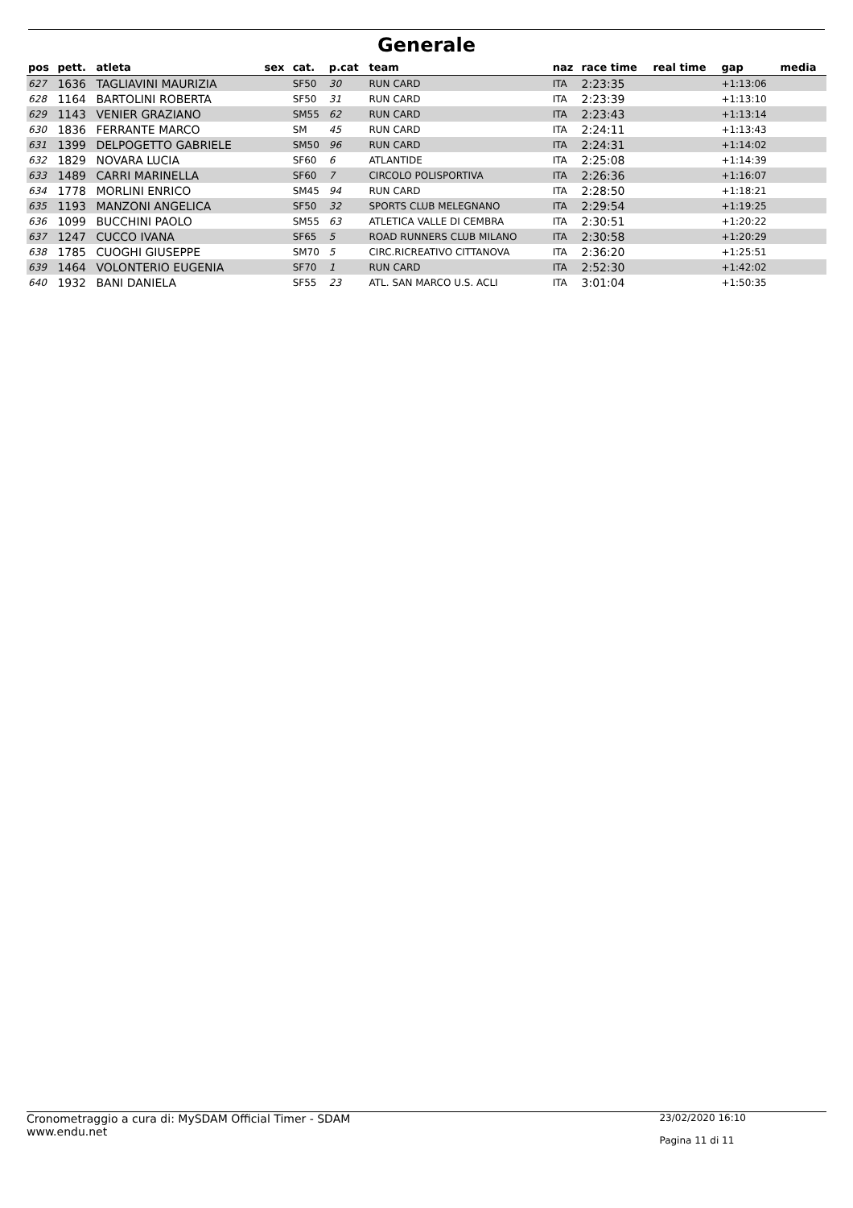Generale
| pos | pett. | atleta | sex | cat. | p.cat | team | naz | race time | real time | gap | media |
| --- | --- | --- | --- | --- | --- | --- | --- | --- | --- | --- | --- |
| 627 | 1636 | TAGLIAVINI MAURIZIA | | SF50 | 30 | RUN CARD | ITA | 2:23:35 | | +1:13:06 | |
| 628 | 1164 | BARTOLINI ROBERTA | | SF50 | 31 | RUN CARD | ITA | 2:23:39 | | +1:13:10 | |
| 629 | 1143 | VENIER GRAZIANO | | SM55 | 62 | RUN CARD | ITA | 2:23:43 | | +1:13:14 | |
| 630 | 1836 | FERRANTE MARCO | | SM | 45 | RUN CARD | ITA | 2:24:11 | | +1:13:43 | |
| 631 | 1399 | DELPOGETTO GABRIELE | | SM50 | 96 | RUN CARD | ITA | 2:24:31 | | +1:14:02 | |
| 632 | 1829 | NOVARA LUCIA | | SF60 | 6 | ATLANTIDE | ITA | 2:25:08 | | +1:14:39 | |
| 633 | 1489 | CARRI MARINELLA | | SF60 | 7 | CIRCOLO POLISPORTIVA | ITA | 2:26:36 | | +1:16:07 | |
| 634 | 1778 | MORLINI ENRICO | | SM45 | 94 | RUN CARD | ITA | 2:28:50 | | +1:18:21 | |
| 635 | 1193 | MANZONI ANGELICA | | SF50 | 32 | SPORTS CLUB MELEGNANO | ITA | 2:29:54 | | +1:19:25 | |
| 636 | 1099 | BUCCHINI PAOLO | | SM55 | 63 | ATLETICA VALLE DI CEMBRA | ITA | 2:30:51 | | +1:20:22 | |
| 637 | 1247 | CUCCO IVANA | | SF65 | 5 | ROAD RUNNERS CLUB MILANO | ITA | 2:30:58 | | +1:20:29 | |
| 638 | 1785 | CUOGHI GIUSEPPE | | SM70 | 5 | CIRC.RICREATIVO CITTANOVA | ITA | 2:36:20 | | +1:25:51 | |
| 639 | 1464 | VOLONTERIO EUGENIA | | SF70 | 1 | RUN CARD | ITA | 2:52:30 | | +1:42:02 | |
| 640 | 1932 | BANI DANIELA | | SF55 | 23 | ATL. SAN MARCO U.S. ACLI | ITA | 3:01:04 | | +1:50:35 | |
Cronometraggio a cura di: MySDAM Official Timer - SDAM
www.endu.net
23/02/2020 16:10
Pagina 11 di 11